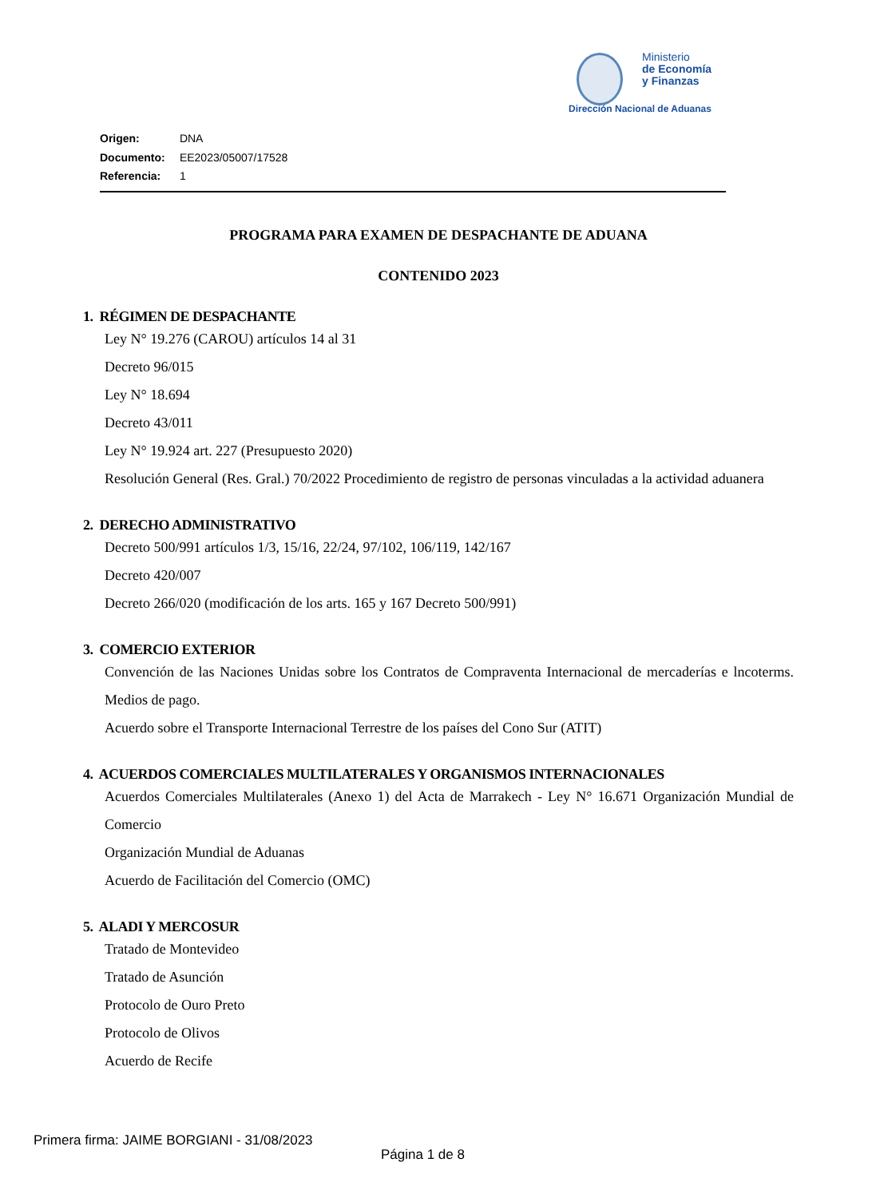Ministerio
de Economía
y Finanzas
Dirección Nacional de Aduanas
Origen: DNA
Documento: EE2023/05007/17528
Referencia: 1
PROGRAMA PARA EXAMEN DE DESPACHANTE DE ADUANA
CONTENIDO 2023
1. RÉGIMEN DE DESPACHANTE
Ley N° 19.276 (CAROU) artículos 14 al 31
Decreto 96/015
Ley N° 18.694
Decreto 43/011
Ley N° 19.924 art. 227 (Presupuesto 2020)
Resolución General (Res. Gral.) 70/2022 Procedimiento de registro de personas vinculadas a la actividad aduanera
2. DERECHO ADMINISTRATIVO
Decreto 500/991 artículos 1/3, 15/16, 22/24, 97/102, 106/119, 142/167
Decreto 420/007
Decreto 266/020 (modificación de los arts. 165 y 167 Decreto 500/991)
3. COMERCIO EXTERIOR
Convención de las Naciones Unidas sobre los Contratos de Compraventa Internacional de mercaderías e lncoterms. Medios de pago.
Acuerdo sobre el Transporte Internacional Terrestre de los países del Cono Sur (ATIT)
4. ACUERDOS COMERCIALES MULTILATERALES Y ORGANISMOS INTERNACIONALES
Acuerdos Comerciales Multilaterales (Anexo 1) del Acta de Marrakech - Ley N° 16.671 Organización Mundial de Comercio
Organización Mundial de Aduanas
Acuerdo de Facilitación del Comercio (OMC)
5. ALADI Y MERCOSUR
Tratado de Montevideo
Tratado de Asunción
Protocolo de Ouro Preto
Protocolo de Olivos
Acuerdo de Recife
Primera firma: JAIME BORGIANI - 31/08/2023
Página 1 de 8